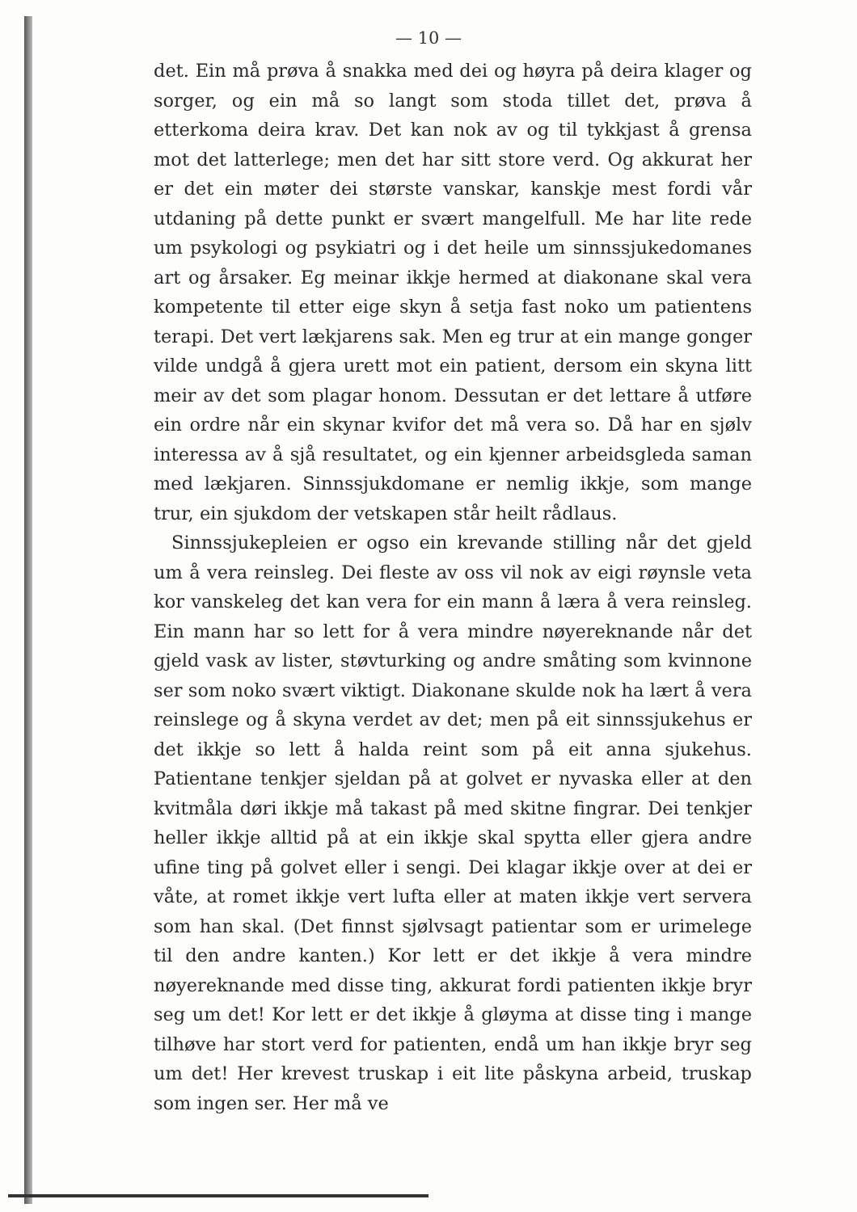— 10 —
det. Ein må prøva å snakka med dei og høyra på deira klager og sorger, og ein må so langt som stoda tillet det, prøva å etterkoma deira krav. Det kan nok av og til tykkjast å grensa mot det latterlege; men det har sitt store verd. Og akkurat her er det ein møter dei største vanskar, kanskje mest fordi vår utdaning på dette punkt er svært mangelfull. Me har lite rede um psykologi og psykiatri og i det heile um sinnssjukedomanes art og årsaker. Eg meinar ikkje hermed at diakonane skal vera kompetente til etter eige skyn å setja fast noko um patientens terapi. Det vert lækjarens sak. Men eg trur at ein mange gonger vilde undgå å gjera urett mot ein patient, dersom ein skyna litt meir av det som plagar honom. Dessutan er det lettare å utføre ein ordre når ein skynar kvifor det må vera so. Då har en sjølv interessa av å sjå resultatet, og ein kjenner arbeidsgleda saman med lækjaren. Sinnssjukdomane er nemlig ikkje, som mange trur, ein sjukdom der vetskapen står heilt rådlaus.
Sinnssjukepleien er ogso ein krevande stilling når det gjeld um å vera reinsleg. Dei fleste av oss vil nok av eigi røynsle veta kor vanskeleg det kan vera for ein mann å læra å vera reinsleg. Ein mann har so lett for å vera mindre nøyereknande når det gjeld vask av lister, støvturking og andre småting som kvinnone ser som noko svært viktigt. Diakonane skulde nok ha lært å vera reinslege og å skyna verdet av det; men på eit sinnssjukehus er det ikkje so lett å halda reint som på eit anna sjukehus. Patientane tenkjer sjeldan på at golvet er nyvaska eller at den kvitmåla døri ikkje må takast på med skitne fingrar. Dei tenkjer heller ikkje alltid på at ein ikkje skal spytta eller gjera andre ufine ting på golvet eller i sengi. Dei klagar ikkje over at dei er våte, at romet ikkje vert lufta eller at maten ikkje vert servera som han skal. (Det finnst sjølvsagt patientar som er urimelege til den andre kanten.) Kor lett er det ikkje å vera mindre nøyereknande med disse ting, akkurat fordi patienten ikkje bryr seg um det! Kor lett er det ikkje å gløyma at disse ting i mange tilhøve har stort verd for patienten, endå um han ikkje bryr seg um det! Her krevest truskap i eit lite påskyna arbeid, truskap som ingen ser. Her må ve